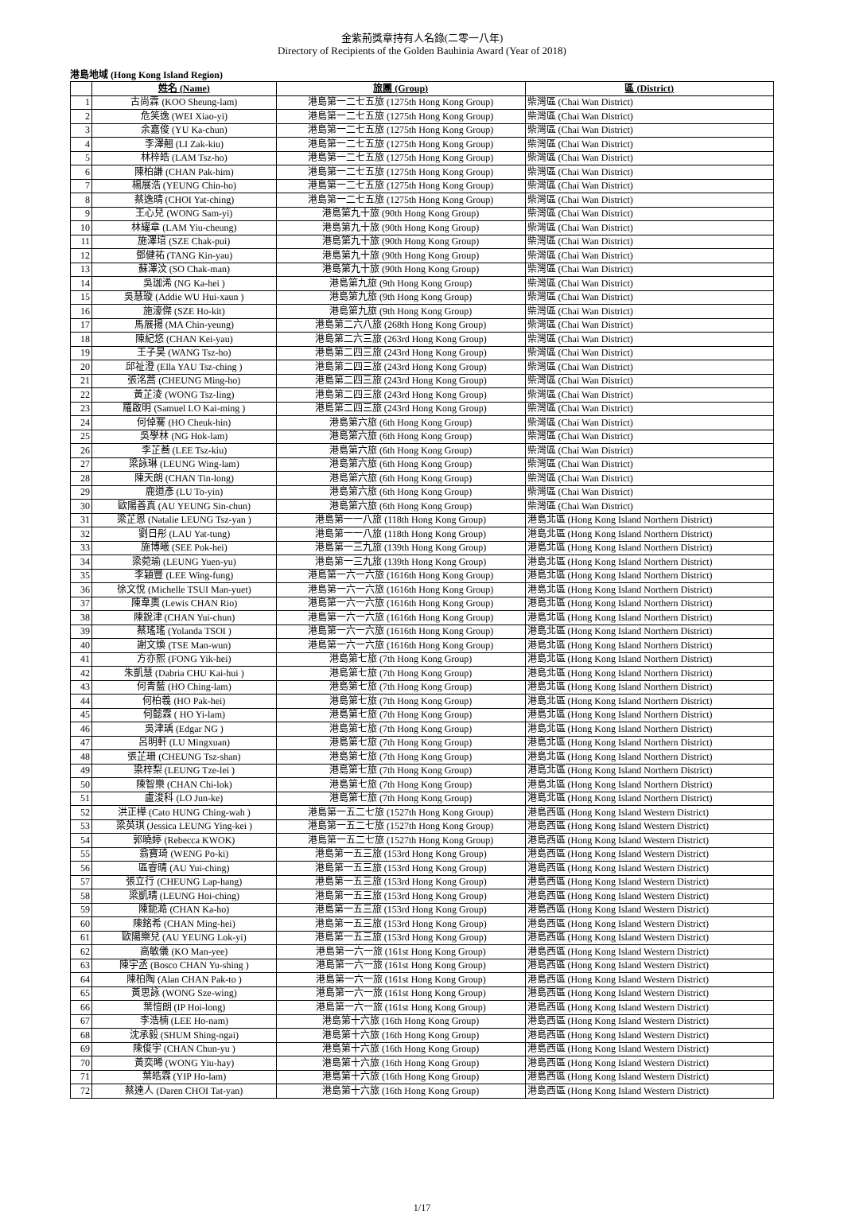金紫荊獎章持有人名錄(二零一八年)
Directory of Recipients of the Golden Bauhinia Award (Year of 2018)
港島地域 (Hong Kong Island Region)
| | 姓名 (Name) | 旅團 (Group) | 區 (District) |
| --- | --- | --- | --- |
| 1 | 古尚霖 (KOO Sheung-lam) | 港島第一二七五旅 (1275th Hong Kong Group) | 柴灣區 (Chai Wan District) |
| 2 | 危笑逸 (WEI Xiao-yi) | 港島第一二七五旅 (1275th Hong Kong Group) | 柴灣區 (Chai Wan District) |
| 3 | 余嘉俊 (YU Ka-chun) | 港島第一二七五旅 (1275th Hong Kong Group) | 柴灣區 (Chai Wan District) |
| 4 | 李澤翹 (LI Zak-kiu) | 港島第一二七五旅 (1275th Hong Kong Group) | 柴灣區 (Chai Wan District) |
| 5 | 林梓皓 (LAM Tsz-ho) | 港島第一二七五旅 (1275th Hong Kong Group) | 柴灣區 (Chai Wan District) |
| 6 | 陳柏謙 (CHAN Pak-him) | 港島第一二七五旅 (1275th Hong Kong Group) | 柴灣區 (Chai Wan District) |
| 7 | 楊展浩 (YEUNG Chin-ho) | 港島第一二七五旅 (1275th Hong Kong Group) | 柴灣區 (Chai Wan District) |
| 8 | 蔡逸晴 (CHOI Yat-ching) | 港島第一二七五旅 (1275th Hong Kong Group) | 柴灣區 (Chai Wan District) |
| 9 | 王心兒 (WONG Sam-yi) | 港島第九十旅 (90th Hong Kong Group) | 柴灣區 (Chai Wan District) |
| 10 | 林耀章 (LAM Yiu-cheung) | 港島第九十旅 (90th Hong Kong Group) | 柴灣區 (Chai Wan District) |
| 11 | 施澤培 (SZE Chak-pui) | 港島第九十旅 (90th Hong Kong Group) | 柴灣區 (Chai Wan District) |
| 12 | 鄧健祐 (TANG Kin-yau) | 港島第九十旅 (90th Hong Kong Group) | 柴灣區 (Chai Wan District) |
| 13 | 蘇澤汶 (SO Chak-man) | 港島第九十旅 (90th Hong Kong Group) | 柴灣區 (Chai Wan District) |
| 14 | 吳珈浠 (NG Ka-hei ) | 港島第九旅 (9th Hong Kong Group) | 柴灣區 (Chai Wan District) |
| 15 | 吳慧璇 (Addie WU Hui-xaun ) | 港島第九旅 (9th Hong Kong Group) | 柴灣區 (Chai Wan District) |
| 16 | 施濠傑 (SZE Ho-kit) | 港島第九旅 (9th Hong Kong Group) | 柴灣區 (Chai Wan District) |
| 17 | 馬展揚 (MA Chin-yeung) | 港島第二六八旅 (268th Hong Kong Group) | 柴灣區 (Chai Wan District) |
| 18 | 陳紀悠 (CHAN Kei-yau) | 港島第二六三旅 (263rd Hong Kong Group) | 柴灣區 (Chai Wan District) |
| 19 | 王子昊 (WANG Tsz-ho) | 港島第二四三旅 (243rd Hong Kong Group) | 柴灣區 (Chai Wan District) |
| 20 | 邱祉澄 (Ella YAU Tsz-ching ) | 港島第二四三旅 (243rd Hong Kong Group) | 柴灣區 (Chai Wan District) |
| 21 | 張洺蒿 (CHEUNG Ming-ho) | 港島第二四三旅 (243rd Hong Kong Group) | 柴灣區 (Chai Wan District) |
| 22 | 黃芷淩 (WONG Tsz-ling) | 港島第二四三旅 (243rd Hong Kong Group) | 柴灣區 (Chai Wan District) |
| 23 | 羅啟明 (Samuel LO Kai-ming ) | 港島第二四三旅 (243rd Hong Kong Group) | 柴灣區 (Chai Wan District) |
| 24 | 何倬騫 (HO Cheuk-hin) | 港島第六旅 (6th Hong Kong Group) | 柴灣區 (Chai Wan District) |
| 25 | 吳學林 (NG Hok-lam) | 港島第六旅 (6th Hong Kong Group) | 柴灣區 (Chai Wan District) |
| 26 | 李芷蕎 (LEE Tsz-kiu) | 港島第六旅 (6th Hong Kong Group) | 柴灣區 (Chai Wan District) |
| 27 | 梁詠琳 (LEUNG Wing-lam) | 港島第六旅 (6th Hong Kong Group) | 柴灣區 (Chai Wan District) |
| 28 | 陳天朗 (CHAN Tin-long) | 港島第六旅 (6th Hong Kong Group) | 柴灣區 (Chai Wan District) |
| 29 | 鹿道彥 (LU To-yin) | 港島第六旅 (6th Hong Kong Group) | 柴灣區 (Chai Wan District) |
| 30 | 歐陽善真 (AU YEUNG Sin-chun) | 港島第六旅 (6th Hong Kong Group) | 柴灣區 (Chai Wan District) |
| 31 | 梁芷恩 (Natalie LEUNG Tsz-yan ) | 港島第一一八旅 (118th Hong Kong Group) | 港島北區 (Hong Kong Island Northern District) |
| 32 | 劉日彤 (LAU Yat-tung) | 港島第一一八旅 (118th Hong Kong Group) | 港島北區 (Hong Kong Island Northern District) |
| 33 | 施博曦 (SEE Pok-hei) | 港島第一三九旅 (139th Hong Kong Group) | 港島北區 (Hong Kong Island Northern District) |
| 34 | 梁菀瑜 (LEUNG Yuen-yu) | 港島第一三九旅 (139th Hong Kong Group) | 港島北區 (Hong Kong Island Northern District) |
| 35 | 李穎豐 (LEE Wing-fung) | 港島第一六一六旅 (1616th Hong Kong Group) | 港島北區 (Hong Kong Island Northern District) |
| 36 | 徐文悅 (Michelle TSUI Man-yuet) | 港島第一六一六旅 (1616th Hong Kong Group) | 港島北區 (Hong Kong Island Northern District) |
| 37 | 陳韋奧 (Lewis CHAN Rio) | 港島第一六一六旅 (1616th Hong Kong Group) | 港島北區 (Hong Kong Island Northern District) |
| 38 | 陳銳津 (CHAN Yui-chun) | 港島第一六一六旅 (1616th Hong Kong Group) | 港島北區 (Hong Kong Island Northern District) |
| 39 | 蔡瑤瑤 (Yolanda TSOI ) | 港島第一六一六旅 (1616th Hong Kong Group) | 港島北區 (Hong Kong Island Northern District) |
| 40 | 謝文煥 (TSE Man-wun) | 港島第一六一六旅 (1616th Hong Kong Group) | 港島北區 (Hong Kong Island Northern District) |
| 41 | 方亦熙 (FONG Yik-hei) | 港島第七旅 (7th Hong Kong Group) | 港島北區 (Hong Kong Island Northern District) |
| 42 | 朱凱慧 (Dabria CHU Kai-hui ) | 港島第七旅 (7th Hong Kong Group) | 港島北區 (Hong Kong Island Northern District) |
| 43 | 何青藍 (HO Ching-lam) | 港島第七旅 (7th Hong Kong Group) | 港島北區 (Hong Kong Island Northern District) |
| 44 | 何柏羲 (HO Pak-hei) | 港島第七旅 (7th Hong Kong Group) | 港島北區 (Hong Kong Island Northern District) |
| 45 | 何懿霖 ( HO Yi-lam) | 港島第七旅 (7th Hong Kong Group) | 港島北區 (Hong Kong Island Northern District) |
| 46 | 吳津瑀 (Edgar NG ) | 港島第七旅 (7th Hong Kong Group) | 港島北區 (Hong Kong Island Northern District) |
| 47 | 呂明軒 (LU Mingxuan) | 港島第七旅 (7th Hong Kong Group) | 港島北區 (Hong Kong Island Northern District) |
| 48 | 張芷珊 (CHEUNG Tsz-shan) | 港島第七旅 (7th Hong Kong Group) | 港島北區 (Hong Kong Island Northern District) |
| 49 | 梁梓梨 (LEUNG Tze-lei ) | 港島第七旅 (7th Hong Kong Group) | 港島北區 (Hong Kong Island Northern District) |
| 50 | 陳智樂 (CHAN Chi-lok) | 港島第七旅 (7th Hong Kong Group) | 港島北區 (Hong Kong Island Northern District) |
| 51 | 盧浚科 (LO Jun-ke) | 港島第七旅 (7th Hong Kong Group) | 港島北區 (Hong Kong Island Northern District) |
| 52 | 洪正樺 (Cato HUNG Ching-wah ) | 港島第一五二七旅 (1527th Hong Kong Group) | 港島西區 (Hong Kong Island Western District) |
| 53 | 梁英琪 (Jessica LEUNG Ying-kei ) | 港島第一五二七旅 (1527th Hong Kong Group) | 港島西區 (Hong Kong Island Western District) |
| 54 | 郭曉婷 (Rebecca KWOK) | 港島第一五二七旅 (1527th Hong Kong Group) | 港島西區 (Hong Kong Island Western District) |
| 55 | 翁寶琦 (WENG Po-ki) | 港島第一五三旅 (153rd Hong Kong Group) | 港島西區 (Hong Kong Island Western District) |
| 56 | 區睿晴 (AU Yui-ching) | 港島第一五三旅 (153rd Hong Kong Group) | 港島西區 (Hong Kong Island Western District) |
| 57 | 張立行 (CHEUNG Lap-hang) | 港島第一五三旅 (153rd Hong Kong Group) | 港島西區 (Hong Kong Island Western District) |
| 58 | 梁凱晴 (LEUNG Hoi-ching) | 港島第一五三旅 (153rd Hong Kong Group) | 港島西區 (Hong Kong Island Western District) |
| 59 | 陳鈪澔 (CHAN Ka-ho) | 港島第一五三旅 (153rd Hong Kong Group) | 港島西區 (Hong Kong Island Western District) |
| 60 | 陳銘希 (CHAN Ming-hei) | 港島第一五三旅 (153rd Hong Kong Group) | 港島西區 (Hong Kong Island Western District) |
| 61 | 歐陽樂兒 (AU YEUNG Lok-yi) | 港島第一五三旅 (153rd Hong Kong Group) | 港島西區 (Hong Kong Island Western District) |
| 62 | 高敏儀 (KO Man-yee) | 港島第一六一旅 (161st Hong Kong Group) | 港島西區 (Hong Kong Island Western District) |
| 63 | 陳宇丞 (Bosco CHAN Yu-shing ) | 港島第一六一旅 (161st Hong Kong Group) | 港島西區 (Hong Kong Island Western District) |
| 64 | 陳柏陶 (Alan CHAN Pak-to ) | 港島第一六一旅 (161st Hong Kong Group) | 港島西區 (Hong Kong Island Western District) |
| 65 | 黃思詠 (WONG Sze-wing) | 港島第一六一旅 (161st Hong Kong Group) | 港島西區 (Hong Kong Island Western District) |
| 66 | 葉愷朗 (IP Hoi-long) | 港島第一六一旅 (161st Hong Kong Group) | 港島西區 (Hong Kong Island Western District) |
| 67 | 李浩楠 (LEE Ho-nam) | 港島第十六旅 (16th Hong Kong Group) | 港島西區 (Hong Kong Island Western District) |
| 68 | 沈承毅 (SHUM Shing-ngai) | 港島第十六旅 (16th Hong Kong Group) | 港島西區 (Hong Kong Island Western District) |
| 69 | 陳俊宇 (CHAN Chun-yu ) | 港島第十六旅 (16th Hong Kong Group) | 港島西區 (Hong Kong Island Western District) |
| 70 | 黃奕晞 (WONG Yiu-hay) | 港島第十六旅 (16th Hong Kong Group) | 港島西區 (Hong Kong Island Western District) |
| 71 | 葉皓霖 (YIP Ho-lam) | 港島第十六旅 (16th Hong Kong Group) | 港島西區 (Hong Kong Island Western District) |
| 72 | 蔡達人 (Daren CHOI Tat-yan) | 港島第十六旅 (16th Hong Kong Group) | 港島西區 (Hong Kong Island Western District) |
1/17